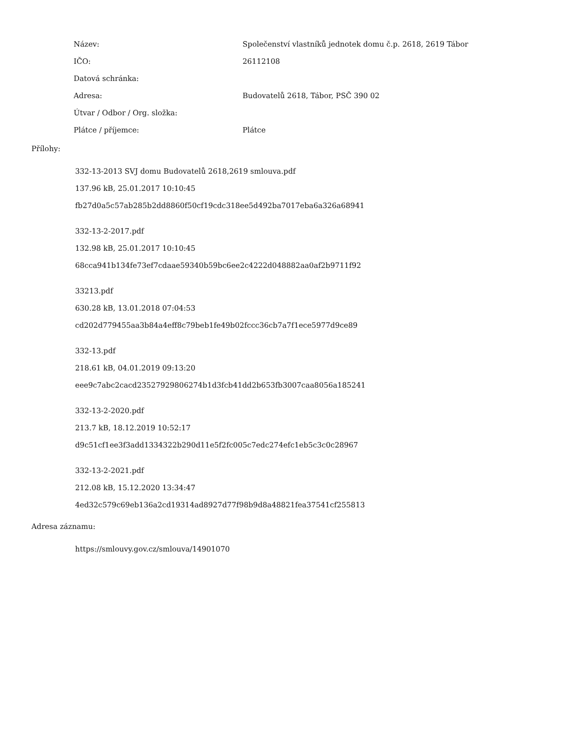| Název: | Společenství vlastníků jednotek domu č.p. 2618, 2619 Tábor |
| IČO: | 26112108 |
| Datová schránka: | |
| Adresa: | Budovatelů 2618, Tábor, PSČ 390 02 |
| Útvar / Odbor / Org. složka: | |
| Plátce / příjemce: | Plátce |
Přílohy:
332-13-2013 SVJ domu Budovatelů 2618,2619 smlouva.pdf
137.96 kB, 25.01.2017 10:10:45
fb27d0a5c57ab285b2dd8860f50cf19cdc318ee5d492ba7017eba6a326a68941
332-13-2-2017.pdf
132.98 kB, 25.01.2017 10:10:45
68cca941b134fe73ef7cdaae59340b59bc6ee2c4222d048882aa0af2b9711f92
33213.pdf
630.28 kB, 13.01.2018 07:04:53
cd202d779455aa3b84a4eff8c79beb1fe49b02fccc36cb7a7f1ece5977d9ce89
332-13.pdf
218.61 kB, 04.01.2019 09:13:20
eee9c7abc2cacd23527929806274b1d3fcb41dd2b653fb3007caa8056a185241
332-13-2-2020.pdf
213.7 kB, 18.12.2019 10:52:17
d9c51cf1ee3f3add1334322b290d11e5f2fc005c7edc274efc1eb5c3c0c28967
332-13-2-2021.pdf
212.08 kB, 15.12.2020 13:34:47
4ed32c579c69eb136a2cd19314ad8927d77f98b9d8a48821fea37541cf255813
Adresa záznamu:
https://smlouvy.gov.cz/smlouva/14901070